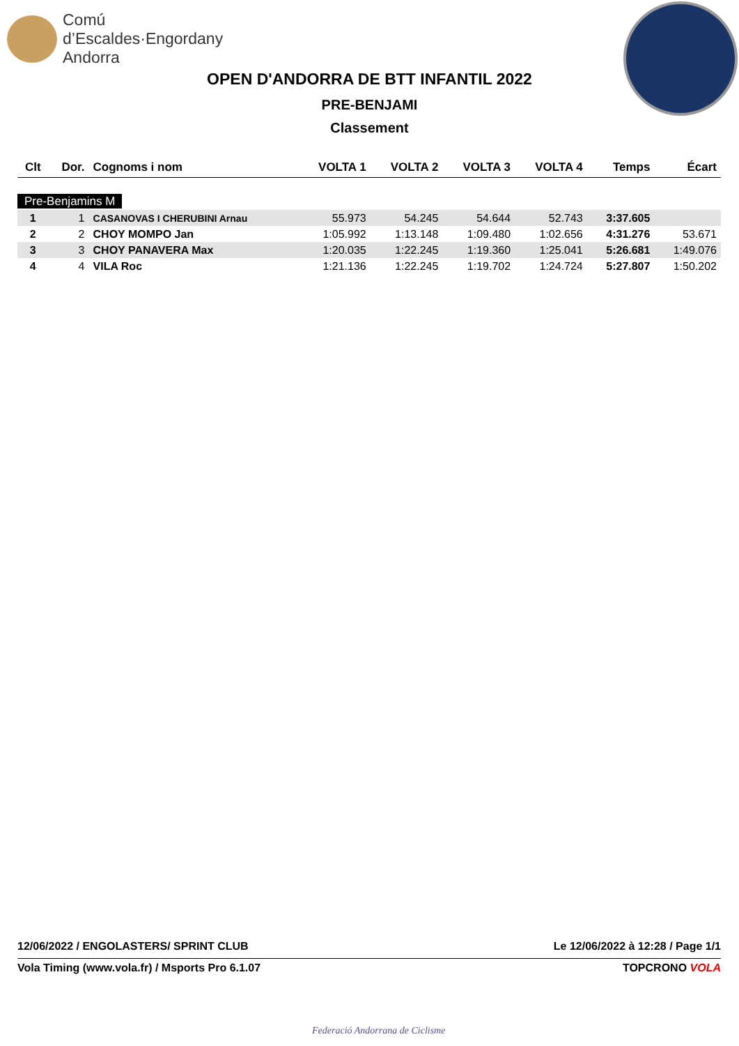Comú
d’Escaldes·Engordany
Andorra
OPEN D'ANDORRA DE BTT INFANTIL 2022
PRE-BENJAMI
Classement
| Clt | Dor. | Cognoms i nom | VOLTA 1 | VOLTA 2 | VOLTA 3 | VOLTA 4 | Temps | Écart |
| --- | --- | --- | --- | --- | --- | --- | --- | --- |
| Pre-Benjamins M | | | | | | | | |
| 1 | 1 | CASANOVAS I CHERUBINI Arnau | 55.973 | 54.245 | 54.644 | 52.743 | 3:37.605 | |
| 2 | 2 | CHOY MOMPO Jan | 1:05.992 | 1:13.148 | 1:09.480 | 1:02.656 | 4:31.276 | 53.671 |
| 3 | 3 | CHOY PANAVERA Max | 1:20.035 | 1:22.245 | 1:19.360 | 1:25.041 | 5:26.681 | 1:49.076 |
| 4 | 4 | VILA Roc | 1:21.136 | 1:22.245 | 1:19.702 | 1:24.724 | 5:27.807 | 1:50.202 |
12/06/2022 / ENGOLASTERS/ SPRINT CLUB Le 12/06/2022 à 12:28 / Page 1/1
Vola Timing (www.vola.fr) / Msports Pro 6.1.07 TOPCRONO VOLA
Federació Andorrana de Ciclisme